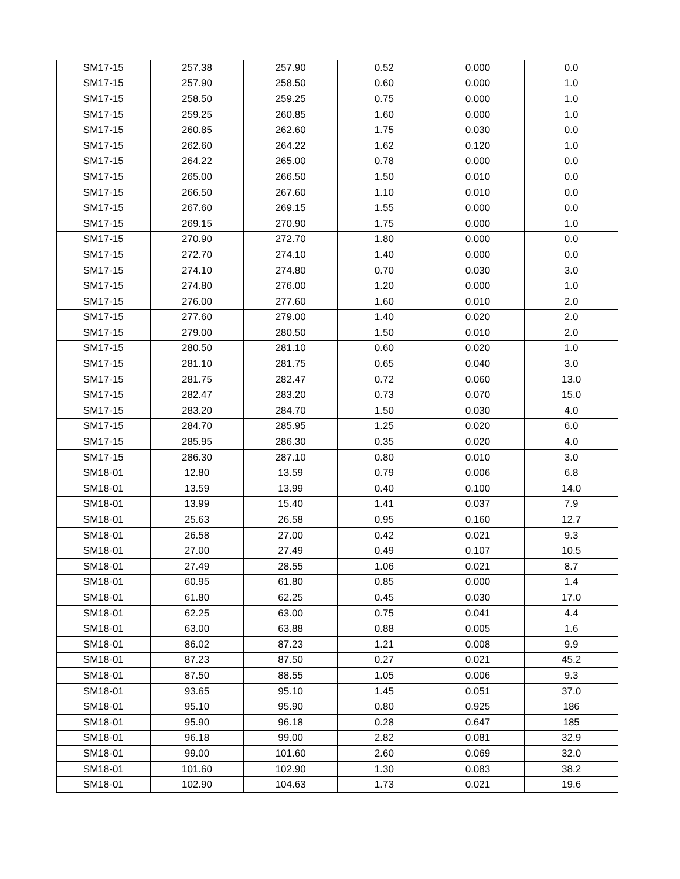| SM17-15 | 257.38 | 257.90 | 0.52 | 0.000 | 0.0 |
| SM17-15 | 257.90 | 258.50 | 0.60 | 0.000 | 1.0 |
| SM17-15 | 258.50 | 259.25 | 0.75 | 0.000 | 1.0 |
| SM17-15 | 259.25 | 260.85 | 1.60 | 0.000 | 1.0 |
| SM17-15 | 260.85 | 262.60 | 1.75 | 0.030 | 0.0 |
| SM17-15 | 262.60 | 264.22 | 1.62 | 0.120 | 1.0 |
| SM17-15 | 264.22 | 265.00 | 0.78 | 0.000 | 0.0 |
| SM17-15 | 265.00 | 266.50 | 1.50 | 0.010 | 0.0 |
| SM17-15 | 266.50 | 267.60 | 1.10 | 0.010 | 0.0 |
| SM17-15 | 267.60 | 269.15 | 1.55 | 0.000 | 0.0 |
| SM17-15 | 269.15 | 270.90 | 1.75 | 0.000 | 1.0 |
| SM17-15 | 270.90 | 272.70 | 1.80 | 0.000 | 0.0 |
| SM17-15 | 272.70 | 274.10 | 1.40 | 0.000 | 0.0 |
| SM17-15 | 274.10 | 274.80 | 0.70 | 0.030 | 3.0 |
| SM17-15 | 274.80 | 276.00 | 1.20 | 0.000 | 1.0 |
| SM17-15 | 276.00 | 277.60 | 1.60 | 0.010 | 2.0 |
| SM17-15 | 277.60 | 279.00 | 1.40 | 0.020 | 2.0 |
| SM17-15 | 279.00 | 280.50 | 1.50 | 0.010 | 2.0 |
| SM17-15 | 280.50 | 281.10 | 0.60 | 0.020 | 1.0 |
| SM17-15 | 281.10 | 281.75 | 0.65 | 0.040 | 3.0 |
| SM17-15 | 281.75 | 282.47 | 0.72 | 0.060 | 13.0 |
| SM17-15 | 282.47 | 283.20 | 0.73 | 0.070 | 15.0 |
| SM17-15 | 283.20 | 284.70 | 1.50 | 0.030 | 4.0 |
| SM17-15 | 284.70 | 285.95 | 1.25 | 0.020 | 6.0 |
| SM17-15 | 285.95 | 286.30 | 0.35 | 0.020 | 4.0 |
| SM17-15 | 286.30 | 287.10 | 0.80 | 0.010 | 3.0 |
| SM18-01 | 12.80 | 13.59 | 0.79 | 0.006 | 6.8 |
| SM18-01 | 13.59 | 13.99 | 0.40 | 0.100 | 14.0 |
| SM18-01 | 13.99 | 15.40 | 1.41 | 0.037 | 7.9 |
| SM18-01 | 25.63 | 26.58 | 0.95 | 0.160 | 12.7 |
| SM18-01 | 26.58 | 27.00 | 0.42 | 0.021 | 9.3 |
| SM18-01 | 27.00 | 27.49 | 0.49 | 0.107 | 10.5 |
| SM18-01 | 27.49 | 28.55 | 1.06 | 0.021 | 8.7 |
| SM18-01 | 60.95 | 61.80 | 0.85 | 0.000 | 1.4 |
| SM18-01 | 61.80 | 62.25 | 0.45 | 0.030 | 17.0 |
| SM18-01 | 62.25 | 63.00 | 0.75 | 0.041 | 4.4 |
| SM18-01 | 63.00 | 63.88 | 0.88 | 0.005 | 1.6 |
| SM18-01 | 86.02 | 87.23 | 1.21 | 0.008 | 9.9 |
| SM18-01 | 87.23 | 87.50 | 0.27 | 0.021 | 45.2 |
| SM18-01 | 87.50 | 88.55 | 1.05 | 0.006 | 9.3 |
| SM18-01 | 93.65 | 95.10 | 1.45 | 0.051 | 37.0 |
| SM18-01 | 95.10 | 95.90 | 0.80 | 0.925 | 186 |
| SM18-01 | 95.90 | 96.18 | 0.28 | 0.647 | 185 |
| SM18-01 | 96.18 | 99.00 | 2.82 | 0.081 | 32.9 |
| SM18-01 | 99.00 | 101.60 | 2.60 | 0.069 | 32.0 |
| SM18-01 | 101.60 | 102.90 | 1.30 | 0.083 | 38.2 |
| SM18-01 | 102.90 | 104.63 | 1.73 | 0.021 | 19.6 |